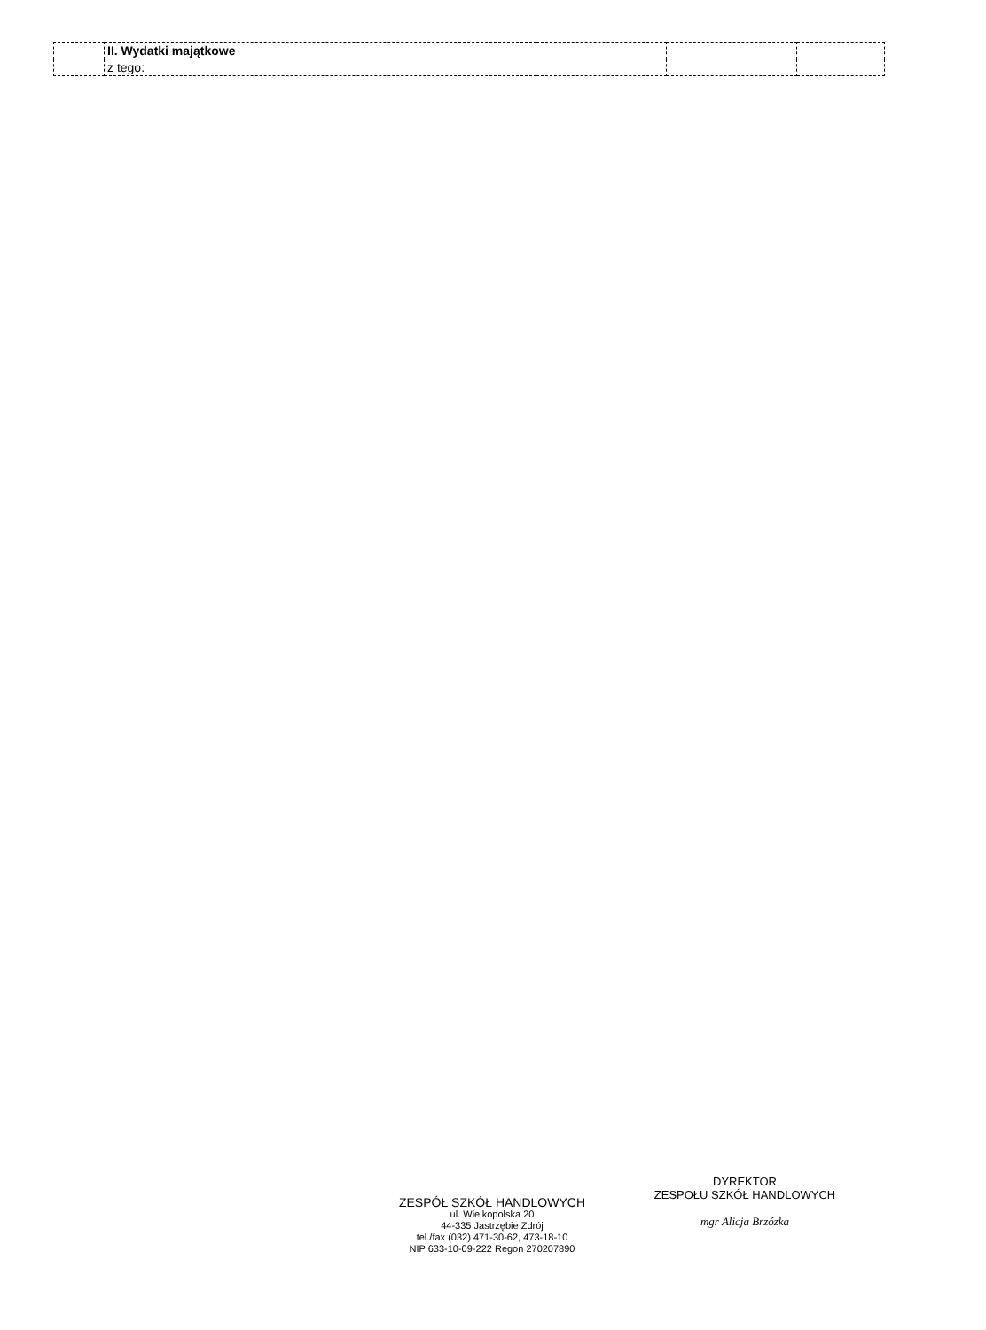| | II. Wydatki majątkowe | | | |
| | z tego: | | | |
ZESPÓŁ SZKÓŁ HANDLOWYCH
ul. Wielkopolska 20
44-335 Jastrzębie Zdrój
tel./fax (032) 471-30-62, 473-18-10
NIP 633-10-09-222 Regon 270207890
DYREKTOR
ZESPOŁU SZKÓŁ HANDLOWYCH
mgr Alicja Brzózka